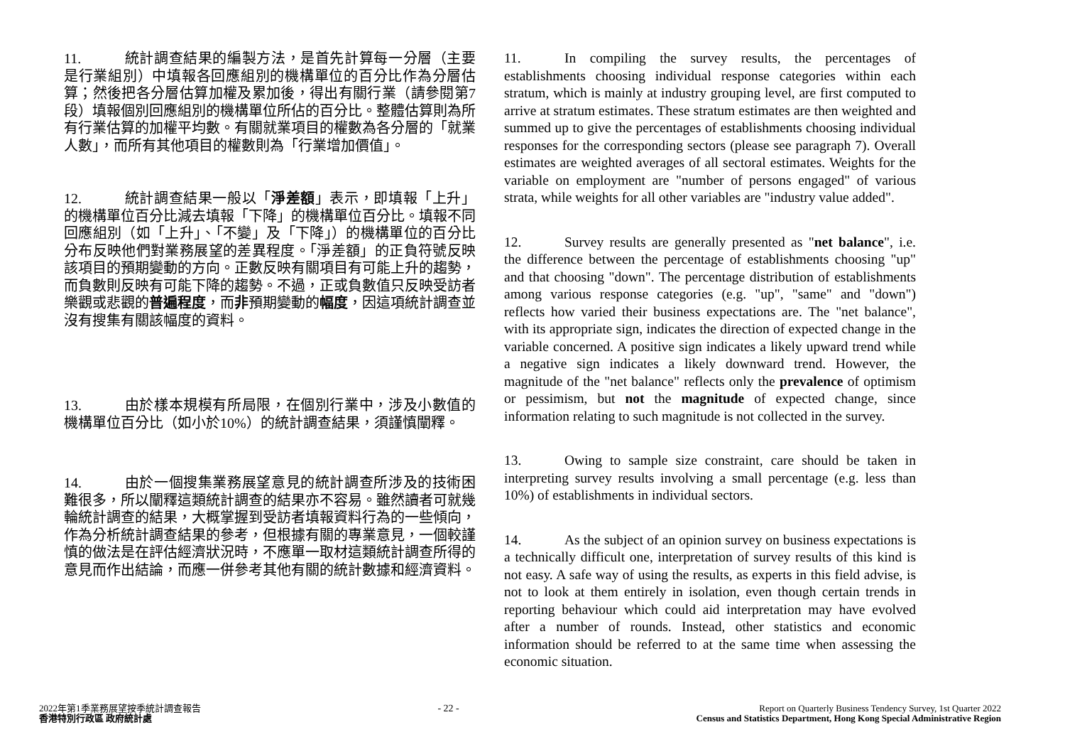11. 統計調查結果的編製方法，是首先計算每一分層（主要是行業組別）中填報各回應組別的機構單位的百分比作為分層估算；然後把各分層估算加權及累加後，得出有關行業（請參閱第7段）填報個別回應組別的機構單位所佔的百分比。整體估算則為所有行業估算的加權平均數。有關就業項目的權數為各分層的「就業人數」，而所有其他項目的權數則為「行業增加價值」。
12. 統計調查結果一般以「淨差額」表示，即填報「上升」的機構單位百分比減去填報「下降」的機構單位百分比。填報不同回應組別（如「上升」、「不變」及「下降」）的機構單位的百分比分布反映他們對業務展望的差異程度。「淨差額」的正負符號反映該項目的預期變動的方向。正數反映有關項目有可能上升的趨勢，而負數則反映有可能下降的趨勢。不過，正或負數值只反映受訪者樂觀或悲觀的普遍程度，而非預期變動的幅度，因這項統計調查並沒有搜集有關該幅度的資料。
13. 由於樣本規模有所局限，在個別行業中，涉及小數值的機構單位百分比（如小於10%）的統計調查結果，須謹慎闡釋。
14. 由於一個搜集業務展望意見的統計調查所涉及的技術困難很多，所以闡釋這類統計調查的結果亦不容易。雖然讀者可就幾輪統計調查的結果，大概掌握到受訪者填報資料行為的一些傾向，作為分析統計調查結果的參考，但根據有關的專業意見，一個較謹慎的做法是在評估經濟狀況時，不應單一取材這類統計調查所得的意見而作出結論，而應一併參考其他有關的統計數據和經濟資料。
11. In compiling the survey results, the percentages of establishments choosing individual response categories within each stratum, which is mainly at industry grouping level, are first computed to arrive at stratum estimates. These stratum estimates are then weighted and summed up to give the percentages of establishments choosing individual responses for the corresponding sectors (please see paragraph 7). Overall estimates are weighted averages of all sectoral estimates. Weights for the variable on employment are "number of persons engaged" of various strata, while weights for all other variables are "industry value added".
12. Survey results are generally presented as "net balance", i.e. the difference between the percentage of establishments choosing "up" and that choosing "down". The percentage distribution of establishments among various response categories (e.g. "up", "same" and "down") reflects how varied their business expectations are. The "net balance", with its appropriate sign, indicates the direction of expected change in the variable concerned. A positive sign indicates a likely upward trend while a negative sign indicates a likely downward trend. However, the magnitude of the "net balance" reflects only the prevalence of optimism or pessimism, but not the magnitude of expected change, since information relating to such magnitude is not collected in the survey.
13. Owing to sample size constraint, care should be taken in interpreting survey results involving a small percentage (e.g. less than 10%) of establishments in individual sectors.
14. As the subject of an opinion survey on business expectations is a technically difficult one, interpretation of survey results of this kind is not easy. A safe way of using the results, as experts in this field advise, is not to look at them entirely in isolation, even though certain trends in reporting behaviour which could aid interpretation may have evolved after a number of rounds. Instead, other statistics and economic information should be referred to at the same time when assessing the economic situation.
2022年第1季業務展望按季統計調查報告
香港特別行政區 政府統計處
- 22 - Report on Quarterly Business Tendency Survey, 1st Quarter 2022
Census and Statistics Department, Hong Kong Special Administrative Region